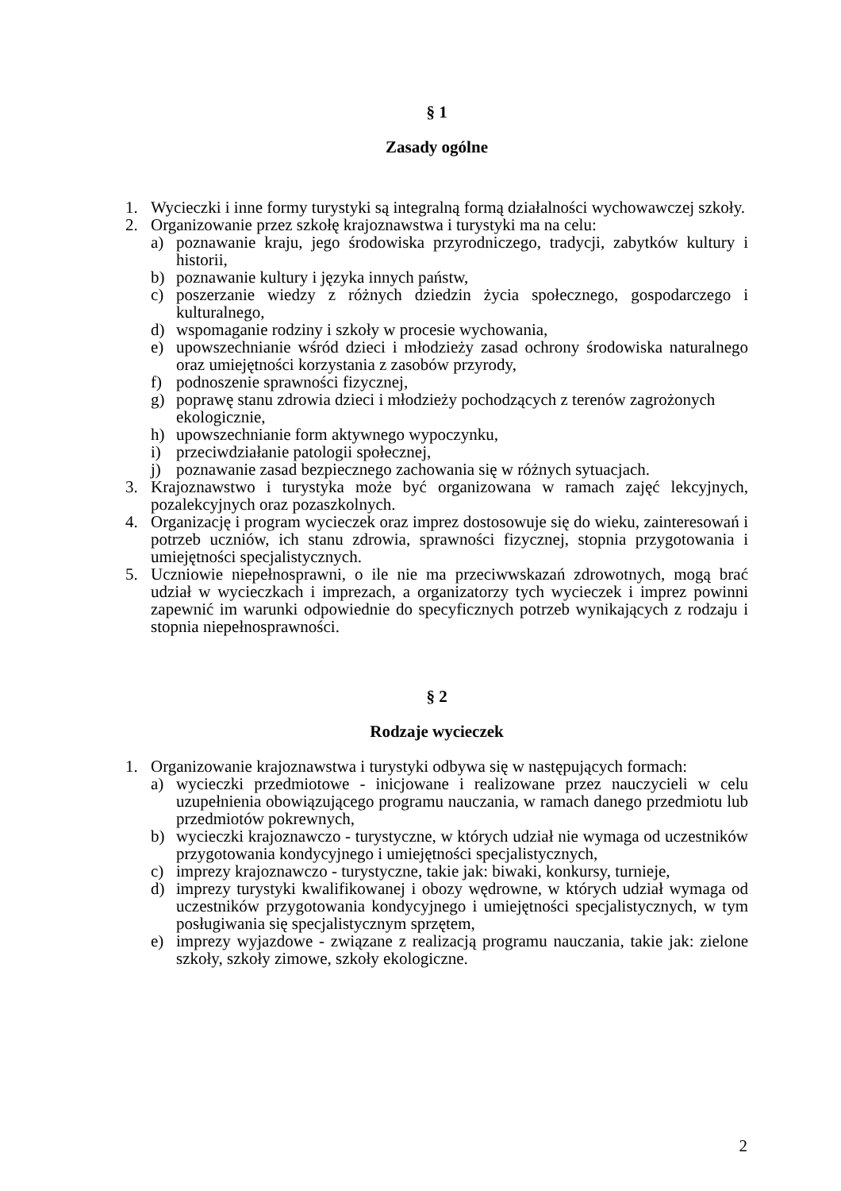§ 1
Zasady ogólne
1. Wycieczki i inne formy turystyki są integralną formą działalności wychowawczej szkoły.
2. Organizowanie przez szkołę krajoznawstwa i turystyki ma na celu:
a) poznawanie kraju, jego środowiska przyrodniczego, tradycji, zabytków kultury i historii,
b) poznawanie kultury i języka innych państw,
c) poszerzanie wiedzy z różnych dziedzin życia społecznego, gospodarczego i kulturalnego,
d) wspomaganie rodziny i szkoły w procesie wychowania,
e) upowszechnianie wśród dzieci i młodzieży zasad ochrony środowiska naturalnego oraz umiejętności korzystania z zasobów przyrody,
f) podnoszenie sprawności fizycznej,
g) poprawę stanu zdrowia dzieci i młodzieży pochodzących z terenów zagrożonych ekologicznie,
h) upowszechnianie form aktywnego wypoczynku,
i) przeciwdziałanie patologii społecznej,
j) poznawanie zasad bezpiecznego zachowania się w różnych sytuacjach.
3. Krajoznawstwo i turystyka może być organizowana w ramach zajęć lekcyjnych, pozalekcyjnych oraz pozaszkolnych.
4. Organizację i program wycieczek oraz imprez dostosowuje się do wieku, zainteresowań i potrzeb uczniów, ich stanu zdrowia, sprawności fizycznej, stopnia przygotowania i umiejętności specjalistycznych.
5. Uczniowie niepełnosprawni, o ile nie ma przeciwwskazań zdrowotnych, mogą brać udział w wycieczkach i imprezach, a organizatorzy tych wycieczek i imprez powinni zapewnić im warunki odpowiednie do specyficznych potrzeb wynikających z rodzaju i stopnia niepełnosprawności.
§ 2
Rodzaje wycieczek
1. Organizowanie krajoznawstwa i turystyki odbywa się w następujących formach:
a) wycieczki przedmiotowe - inicjowane i realizowane przez nauczycieli w celu uzupełnienia obowiązującego programu nauczania, w ramach danego przedmiotu lub przedmiotów pokrewnych,
b) wycieczki krajoznawczo - turystyczne, w których udział nie wymaga od uczestników przygotowania kondycyjnego i umiejętności specjalistycznych,
c) imprezy krajoznawczo - turystyczne, takie jak: biwaki, konkursy, turnieje,
d) imprezy turystyki kwalifikowanej i obozy wędrowne, w których udział wymaga od uczestników przygotowania kondycyjnego i umiejętności specjalistycznych, w tym posługiwania się specjalistycznym sprzętem,
e) imprezy wyjazdowe - związane z realizacją programu nauczania, takie jak: zielone szkoły, szkoły zimowe, szkoły ekologiczne.
2